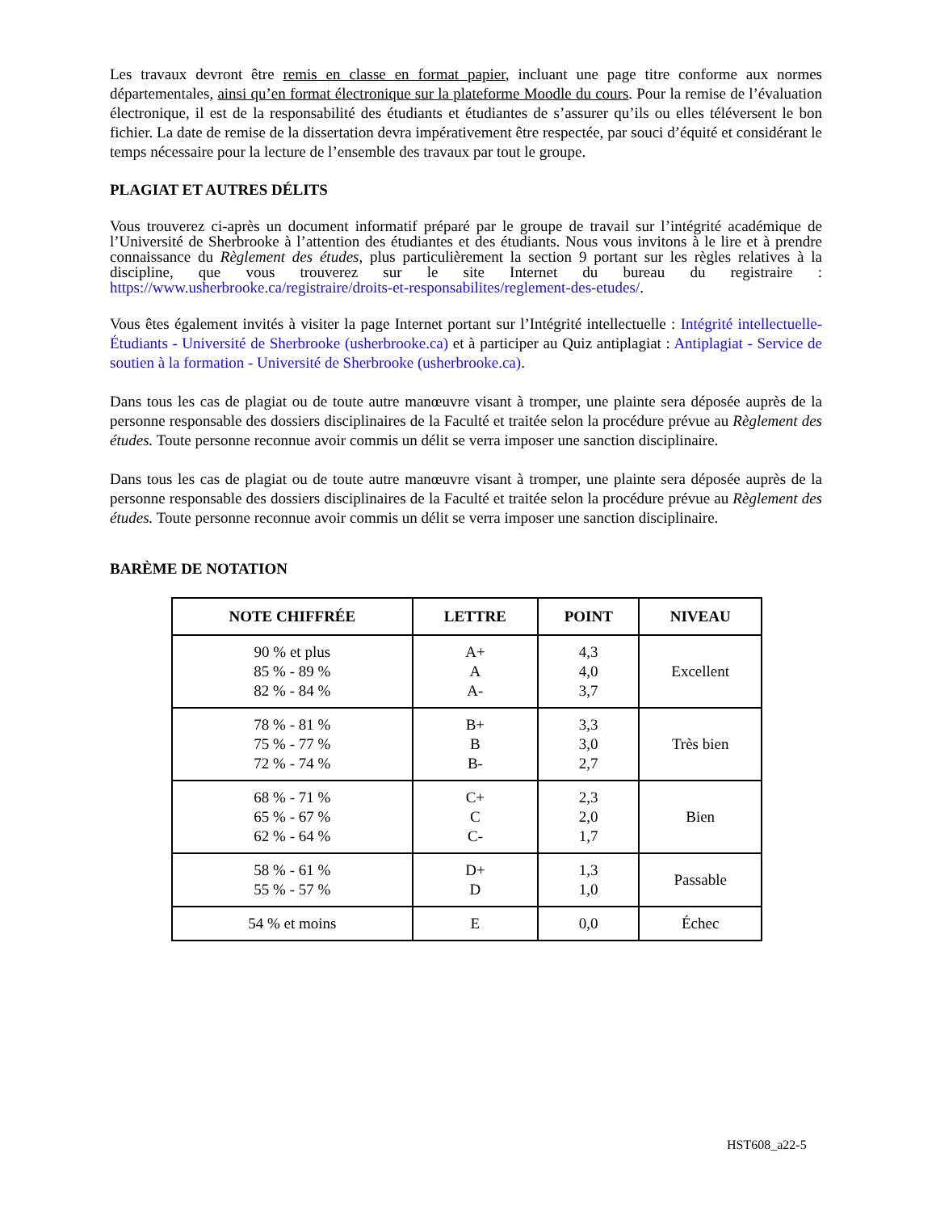Les travaux devront être remis en classe en format papier, incluant une page titre conforme aux normes départementales, ainsi qu’en format électronique sur la plateforme Moodle du cours. Pour la remise de l’évaluation électronique, il est de la responsabilité des étudiants et étudiantes de s’assurer qu’ils ou elles téléversent le bon fichier. La date de remise de la dissertation devra impérativement être respectée, par souci d’équité et considérant le temps nécessaire pour la lecture de l’ensemble des travaux par tout le groupe.
PLAGIAT ET AUTRES DÉLITS
Vous trouverez ci-après un document informatif préparé par le groupe de travail sur l’intégrité académique de l’Université de Sherbrooke à l’attention des étudiantes et des étudiants. Nous vous invitons à le lire et à prendre connaissance du Règlement des études, plus particulièrement la section 9 portant sur les règles relatives à la discipline, que vous trouverez sur le site Internet du bureau du registraire : https://www.usherbrooke.ca/registraire/droits-et-responsabilites/reglement-des-etudes/.
Vous êtes également invités à visiter la page Internet portant sur l’Intégrité intellectuelle : Intégrité intellectuelle- Étudiants - Université de Sherbrooke (usherbrooke.ca) et à participer au Quiz antiplagiat : Antiplagiat - Service de soutien à la formation - Université de Sherbrooke (usherbrooke.ca).
Dans tous les cas de plagiat ou de toute autre manœuvre visant à tromper, une plainte sera déposée auprès de la personne responsable des dossiers disciplinaires de la Faculté et traitée selon la procédure prévue au Règlement des études. Toute personne reconnue avoir commis un délit se verra imposer une sanction disciplinaire.
Dans tous les cas de plagiat ou de toute autre manœuvre visant à tromper, une plainte sera déposée auprès de la personne responsable des dossiers disciplinaires de la Faculté et traitée selon la procédure prévue au Règlement des études. Toute personne reconnue avoir commis un délit se verra imposer une sanction disciplinaire.
BARÈME DE NOTATION
| NOTE CHIFFRÉE | LETTRE | POINT | NIVEAU |
| --- | --- | --- | --- |
| 90 % et plus 85 % - 89 % 82 % - 84 % | A+ A A- | 4,3 4,0 3,7 | Excellent |
| 78 % - 81 % 75 % - 77 % 72 % - 74 % | B+ B B- | 3,3 3,0 2,7 | Très bien |
| 68 % - 71 % 65 % - 67 % 62 % - 64 % | C+ C C- | 2,3 2,0 1,7 | Bien |
| 58 % - 61 % 55 % - 57 % | D+ D | 1,3 1,0 | Passable |
| 54 % et moins | E | 0,0 | Échec |
HST608_a22-5